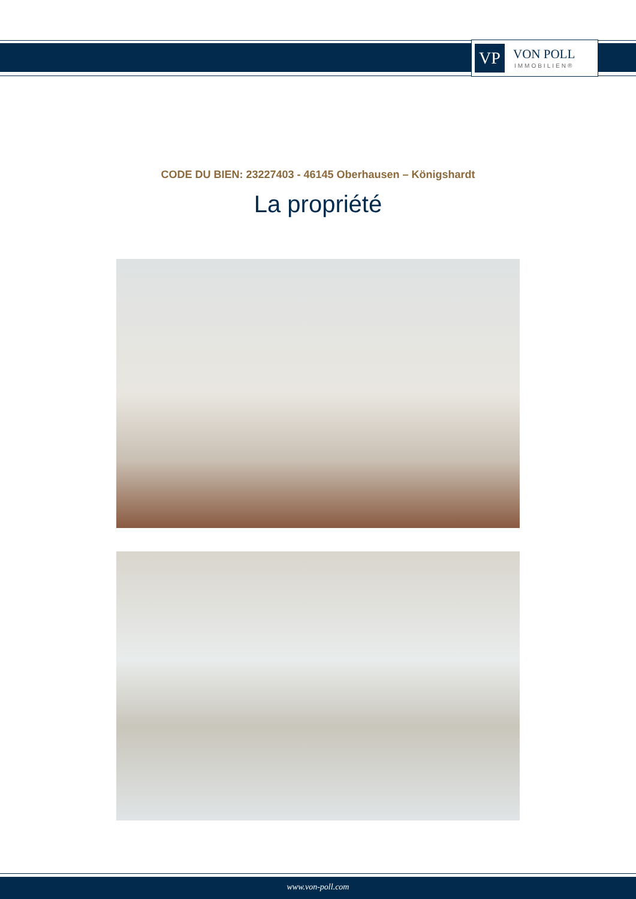VP
VON POLL
IMMOBILIEN®
CODE DU BIEN: 23227403 - 46145 Oberhausen – Königshardt
La propriété
www.von-poll.com